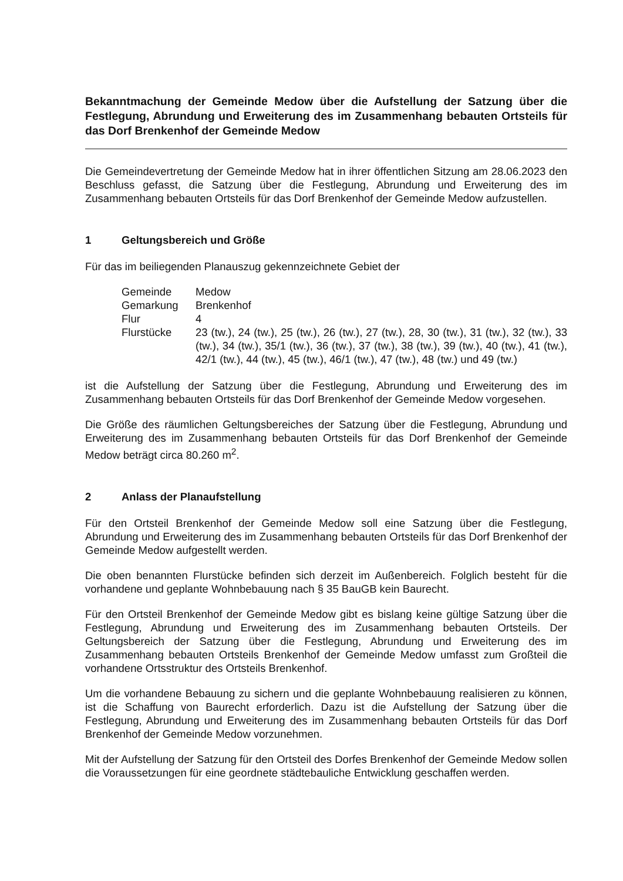Bekanntmachung der Gemeinde Medow über die Aufstellung der Satzung über die Festlegung, Abrundung und Erweiterung des im Zusammenhang bebauten Ortsteils für das Dorf Brenkenhof der Gemeinde Medow
Die Gemeindevertretung der Gemeinde Medow hat in ihrer öffentlichen Sitzung am 28.06.2023 den Beschluss gefasst, die Satzung über die Festlegung, Abrundung und Erweiterung des im Zusammenhang bebauten Ortsteils für das Dorf Brenkenhof der Gemeinde Medow aufzustellen.
1 Geltungsbereich und Größe
Für das im beiliegenden Planauszug gekennzeichnete Gebiet der
| Gemeinde | Medow |
| Gemarkung | Brenkenhof |
| Flur | 4 |
| Flurstücke | 23 (tw.), 24 (tw.), 25 (tw.), 26 (tw.), 27 (tw.), 28, 30 (tw.), 31 (tw.), 32 (tw.), 33 (tw.), 34 (tw.), 35/1 (tw.), 36 (tw.), 37 (tw.), 38 (tw.), 39 (tw.), 40 (tw.), 41 (tw.), 42/1 (tw.), 44 (tw.), 45 (tw.), 46/1 (tw.), 47 (tw.), 48 (tw.) und 49 (tw.) |
ist die Aufstellung der Satzung über die Festlegung, Abrundung und Erweiterung des im Zusammenhang bebauten Ortsteils für das Dorf Brenkenhof der Gemeinde Medow vorgesehen.
Die Größe des räumlichen Geltungsbereiches der Satzung über die Festlegung, Abrundung und Erweiterung des im Zusammenhang bebauten Ortsteils für das Dorf Brenkenhof der Gemeinde Medow beträgt circa 80.260 m<sup>2</sup>.
2 Anlass der Planaufstellung
Für den Ortsteil Brenkenhof der Gemeinde Medow soll eine Satzung über die Festlegung, Abrundung und Erweiterung des im Zusammenhang bebauten Ortsteils für das Dorf Brenkenhof der Gemeinde Medow aufgestellt werden.
Die oben benannten Flurstücke befinden sich derzeit im Außenbereich. Folglich besteht für die vorhandene und geplante Wohnbebauung nach § 35 BauGB kein Baurecht.
Für den Ortsteil Brenkenhof der Gemeinde Medow gibt es bislang keine gültige Satzung über die Festlegung, Abrundung und Erweiterung des im Zusammenhang bebauten Ortsteils. Der Geltungsbereich der Satzung über die Festlegung, Abrundung und Erweiterung des im Zusammenhang bebauten Ortsteils Brenkenhof der Gemeinde Medow umfasst zum Großteil die vorhandene Ortsstruktur des Ortsteils Brenkenhof.
Um die vorhandene Bebauung zu sichern und die geplante Wohnbebauung realisieren zu können, ist die Schaffung von Baurecht erforderlich. Dazu ist die Aufstellung der Satzung über die Festlegung, Abrundung und Erweiterung des im Zusammenhang bebauten Ortsteils für das Dorf Brenkenhof der Gemeinde Medow vorzunehmen.
Mit der Aufstellung der Satzung für den Ortsteil des Dorfes Brenkenhof der Gemeinde Medow sollen die Voraussetzungen für eine geordnete städtebauliche Entwicklung geschaffen werden.